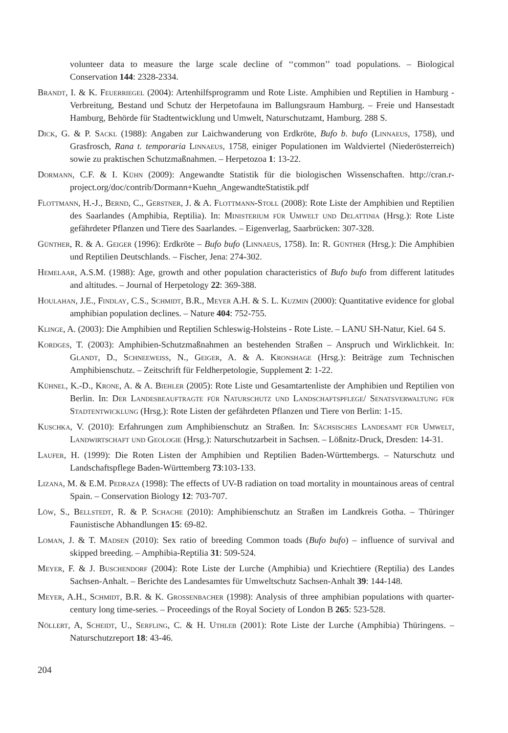volunteer data to measure the large scale decline of ‘‘common’’ toad populations. – Biological Conservation 144: 2328-2334.
Brandt, I. & K. Feuerriegel (2004): Artenhilfsprogramm und Rote Liste. Amphibien und Reptilien in Hamburg - Verbreitung, Bestand und Schutz der Herpetofauna im Ballungsraum Hamburg. – Freie und Hansestadt Hamburg, Behörde für Stadtentwicklung und Umwelt, Naturschutzamt, Hamburg. 288 S.
Dick, G. & P. Sackl (1988): Angaben zur Laichwanderung von Erdkröte, Bufo b. bufo (Linnaeus, 1758), und Grasfrosch, Rana t. temporaria Linnaeus, 1758, einiger Populationen im Waldviertel (Niederösterreich) sowie zu praktischen Schutzmaßnahmen. – Herpetozoa 1: 13-22.
Dormann, C.F. & I. Kühn (2009): Angewandte Statistik für die biologischen Wissenschaften. http://cran.r-project.org/doc/contrib/Dormann+Kuehn_AngewandteStatistik.pdf
Flottmann, H.-J., Bernd, C., Gerstner, J. & A. Flottmann-Stoll (2008): Rote Liste der Amphibien und Reptilien des Saarlandes (Amphibia, Reptilia). In: Ministerium für Umwelt und Delattinia (Hrsg.): Rote Liste gefährdeter Pflanzen und Tiere des Saarlandes. – Eigenverlag, Saarbrücken: 307-328.
Günther, R. & A. Geiger (1996): Erdkröte – Bufo bufo (Linnaeus, 1758). In: R. Günther (Hrsg.): Die Amphibien und Reptilien Deutschlands. – Fischer, Jena: 274-302.
Hemelaar, A.S.M. (1988): Age, growth and other population characteristics of Bufo bufo from different latitudes and altitudes. – Journal of Herpetology 22: 369-388.
Houlahan, J.E., Findlay, C.S., Schmidt, B.R., Meyer A.H. & S. L. Kuzmin (2000): Quantitative evidence for global amphibian population declines. – Nature 404: 752-755.
Klinge, A. (2003): Die Amphibien und Reptilien Schleswig-Holsteins - Rote Liste. – LANU SH-Natur, Kiel. 64 S.
Kordges, T. (2003): Amphibien-Schutzmaßnahmen an bestehenden Straßen – Anspruch und Wirklichkeit. In: Glandt, D., Schneeweiss, N., Geiger, A. & A. Kronshage (Hrsg.): Beiträge zum Technischen Amphibienschutz. – Zeitschrift für Feldherpetologie, Supplement 2: 1-22.
Kühnel, K.-D., Krone, A. & A. Biehler (2005): Rote Liste und Gesamtartenliste der Amphibien und Reptilien von Berlin. In: Der Landesbeauftragte für Naturschutz und Landschaftspflege/ Senatsverwaltung für Stadtentwicklung (Hrsg.): Rote Listen der gefährdeten Pflanzen und Tiere von Berlin: 1-15.
Kuschka, V. (2010): Erfahrungen zum Amphibienschutz an Straßen. In: Sächsisches Landesamt für Umwelt, Landwirtschaft und Geologie (Hrsg.): Naturschutzarbeit in Sachsen. – Lößnitz-Druck, Dresden: 14-31.
Laufer, H. (1999): Die Roten Listen der Amphibien und Reptilien Baden-Württembergs. – Naturschutz und Landschaftspflege Baden-Württemberg 73:103-133.
Lizana, M. & E.M. Pedraza (1998): The effects of UV-B radiation on toad mortality in mountainous areas of central Spain. – Conservation Biology 12: 703-707.
Löw, S., Bellstedt, R. & P. Schache (2010): Amphibienschutz an Straßen im Landkreis Gotha. – Thüringer Faunistische Abhandlungen 15: 69-82.
Loman, J. & T. Madsen (2010): Sex ratio of breeding Common toads (Bufo bufo) – influence of survival and skipped breeding. – Amphibia-Reptilia 31: 509-524.
Meyer, F. & J. Buschendorf (2004): Rote Liste der Lurche (Amphibia) und Kriechtiere (Reptilia) des Landes Sachsen-Anhalt. – Berichte des Landesamtes für Umweltschutz Sachsen-Anhalt 39: 144-148.
Meyer, A.H., Schmidt, B.R. & K. Grossenbacher (1998): Analysis of three amphibian populations with quarter-century long time-series. – Proceedings of the Royal Society of London B 265: 523-528.
Nöllert, A, Scheidt, U., Serfling, C. & H. Uthleb (2001): Rote Liste der Lurche (Amphibia) Thüringens. – Naturschutzreport 18: 43-46.
204